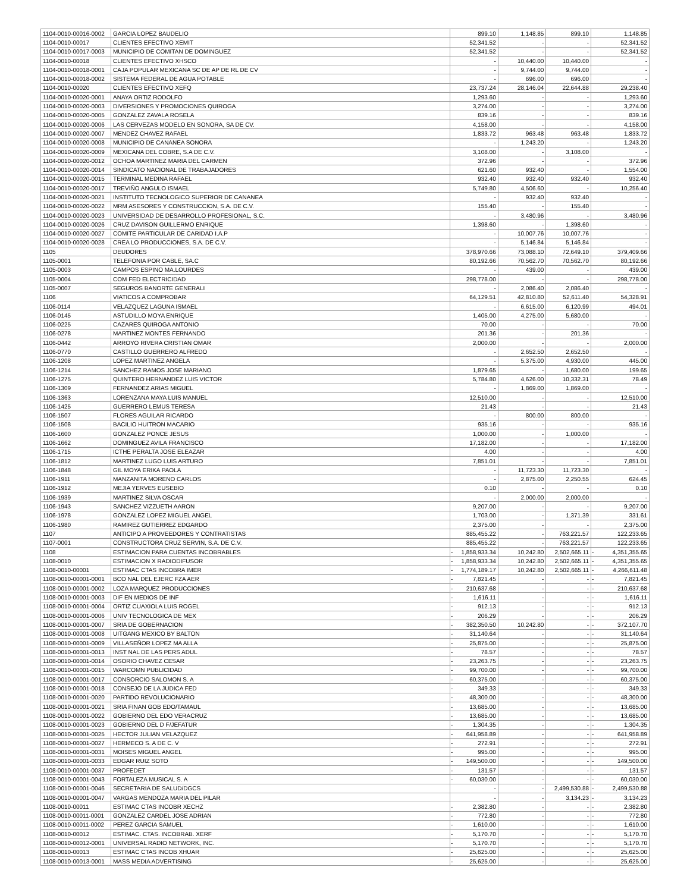| 1104-0010-00016-0002 | GARCIA LOPEZ BAUDELIO | | 899.10 | 1,148.85 | 899.10 | | 1,148.85 |
| 1104-0010-00017 | CLIENTES EFECTIVO XEMIT | | 52,341.52 | - | - | | 52,341.52 |
| 1104-0010-00017-0003 | MUNICIPIO DE COMITAN DE DOMINGUEZ | | 52,341.52 | - | - | | 52,341.52 |
| 1104-0010-00018 | CLIENTES EFECTIVO XHSCO | | - | 10,440.00 | 10,440.00 | | - |
| 1104-0010-00018-0001 | CAJA POPULAR MEXICANA SC DE AP DE RL DE CV | | - | 9,744.00 | 9,744.00 | | - |
| 1104-0010-00018-0002 | SISTEMA FEDERAL DE AGUA POTABLE | | - | 696.00 | 696.00 | | - |
| 1104-0010-00020 | CLIENTES EFECTIVO XEFQ | | 23,737.24 | 28,146.04 | 22,644.88 | | 29,238.40 |
| 1104-0010-00020-0001 | ANAYA ORTIZ RODOLFO | | 1,293.60 | - | - | | 1,293.60 |
| 1104-0010-00020-0003 | DIVERSIONES Y PROMOCIONES QUIROGA | | 3,274.00 | - | - | | 3,274.00 |
| 1104-0010-00020-0005 | GONZALEZ ZAVALA ROSELA | | 839.16 | - | - | | 839.16 |
| 1104-0010-00020-0006 | LAS CERVEZAS MODELO EN SONORA, SA DE CV. | | 4,158.00 | - | - | | 4,158.00 |
| 1104-0010-00020-0007 | MENDEZ CHAVEZ RAFAEL | | 1,833.72 | 963.48 | 963.48 | | 1,833.72 |
| 1104-0010-00020-0008 | MUNICIPIO DE CANANEA SONORA | | - | 1,243.20 | - | | 1,243.20 |
| 1104-0010-00020-0009 | MEXICANA DEL COBRE, S.A DE C.V. | | 3,108.00 | - | 3,108.00 | | - |
| 1104-0010-00020-0012 | OCHOA MARTINEZ MARIA DEL CARMEN | | 372.96 | - | - | | 372.96 |
| 1104-0010-00020-0014 | SINDICATO NACIONAL DE TRABAJADORES | | 621.60 | 932.40 | - | | 1,554.00 |
| 1104-0010-00020-0015 | TERMINAL MEDINA RAFAEL | | 932.40 | 932.40 | 932.40 | | 932.40 |
| 1104-0010-00020-0017 | TREVIÑO ANGULO ISMAEL | | 5,749.80 | 4,506.60 | - | | 10,256.40 |
| 1104-0010-00020-0021 | INSTITUTO TECNOLOGICO SUPERIOR DE CANANEA | | - | 932.40 | 932.40 | | - |
| 1104-0010-00020-0022 | MRM ASESORES Y CONSTRUCCION, S.A. DE C.V. | | 155.40 | - | 155.40 | | - |
| 1104-0010-00020-0023 | UNIVERSIDAD DE DESARROLLO PROFESIONAL, S.C. | | - | 3,480.96 | - | | 3,480.96 |
| 1104-0010-00020-0026 | CRUZ DAVISON GUILLERMO ENRIQUE | | 1,398.60 | - | 1,398.60 | | - |
| 1104-0010-00020-0027 | COMITE PARTICULAR DE CARIDAD I.A.P | | - | 10,007.76 | 10,007.76 | | - |
| 1104-0010-00020-0028 | CREA LO PRODUCCIONES, S.A. DE C.V. | | - | 5,146.84 | 5,146.84 | | - |
| 1105 | DEUDORES | | 378,970.66 | 73,088.10 | 72,649.10 | | 379,409.66 |
| 1105-0001 | TELEFONIA POR CABLE, SA.C | | 80,192.66 | 70,562.70 | 70,562.70 | | 80,192.66 |
| 1105-0003 | CAMPOS ESPINO MA.LOURDES | | - | 439.00 | - | | 439.00 |
| 1105-0004 | COM FED ELECTRICIDAD | | 298,778.00 | - | - | | 298,778.00 |
| 1105-0007 | SEGUROS BANORTE GENERALI | | - | 2,086.40 | 2,086.40 | | - |
| 1106 | VIATICOS A COMPROBAR | | 64,129.51 | 42,810.80 | 52,611.40 | | 54,328.91 |
| 1106-0114 | VELAZQUEZ LAGUNA ISMAEL | | - | 6,615.00 | 6,120.99 | | 494.01 |
| 1106-0145 | ASTUDILLO MOYA ENRIQUE | | 1,405.00 | 4,275.00 | 5,680.00 | | - |
| 1106-0225 | CAZARES QUIROGA ANTONIO | | 70.00 | - | - | | 70.00 |
| 1106-0278 | MARTINEZ MONTES FERNANDO | | 201.36 | - | 201.36 | | - |
| 1106-0442 | ARROYO RIVERA CRISTIAN OMAR | | 2,000.00 | - | - | | 2,000.00 |
| 1106-0770 | CASTILLO GUERRERO ALFREDO | | - | 2,652.50 | 2,652.50 | | - |
| 1106-1208 | LOPEZ MARTINEZ ANGELA | | - | 5,375.00 | 4,930.00 | | 445.00 |
| 1106-1214 | SANCHEZ RAMOS JOSE MARIANO | | 1,879.65 | - | 1,680.00 | | 199.65 |
| 1106-1275 | QUINTERO HERNANDEZ LUIS VICTOR | | 5,784.80 | 4,626.00 | 10,332.31 | | 78.49 |
| 1106-1309 | FERNANDEZ ARIAS MIGUEL | | - | 1,869.00 | 1,869.00 | | - |
| 1106-1363 | LORENZANA MAYA LUIS MANUEL | | 12,510.00 | - | - | | 12,510.00 |
| 1106-1425 | GUERRERO LEMUS TERESA | | 21.43 | - | - | | 21.43 |
| 1106-1507 | FLORES AGUILAR RICARDO | | - | 800.00 | 800.00 | | - |
| 1106-1508 | BACILIO HUITRON MACARIO | | 935.16 | - | - | | 935.16 |
| 1106-1600 | GONZALEZ PONCE JESUS | | 1,000.00 | - | 1,000.00 | | - |
| 1106-1662 | DOMINGUEZ AVILA FRANCISCO | | 17,182.00 | - | - | | 17,182.00 |
| 1106-1715 | ICTHE PERALTA JOSE ELEAZAR | | 4.00 | - | - | | 4.00 |
| 1106-1812 | MARTINEZ LUGO LUIS ARTURO | | 7,851.01 | - | - | | 7,851.01 |
| 1106-1848 | GIL MOYA ERIKA PAOLA | | - | 11,723.30 | 11,723.30 | | - |
| 1106-1911 | MANZANITA MORENO CARLOS | | - | 2,875.00 | 2,250.55 | | 624.45 |
| 1106-1912 | MEJIA YERVES EUSEBIO | | 0.10 | - | - | | 0.10 |
| 1106-1939 | MARTINEZ SILVA OSCAR | | - | 2,000.00 | 2,000.00 | | - |
| 1106-1943 | SANCHEZ VIZZUETH AARON | | 9,207.00 | - | - | | 9,207.00 |
| 1106-1978 | GONZALEZ LOPEZ MIGUEL ANGEL | | 1,703.00 | - | 1,371.39 | | 331.61 |
| 1106-1980 | RAMIREZ GUTIERREZ EDGARDO | | 2,375.00 | - | - | | 2,375.00 |
| 1107 | ANTICIPO A PROVEEDORES Y CONTRATISTAS | | 885,455.22 | - | 763,221.57 | | 122,233.65 |
| 1107-0001 | CONSTRUCTORA CRUZ SERVIN, S.A. DE C.V. | | 885,455.22 | - | 763,221.57 | | 122,233.65 |
| 1108 | ESTIMACION PARA CUENTAS INCOBRABLES | - | 1,858,933.34 | 10,242.80 | 2,502,665.11 | - | 4,351,355.65 |
| 1108-0010 | ESTIMACION X RADIODIFUSOR | - | 1,858,933.34 | 10,242.80 | 2,502,665.11 | - | 4,351,355.65 |
| 1108-0010-00001 | ESTIMAC CTAS INCOBRA IMER | - | 1,774,189.17 | 10,242.80 | 2,502,665.11 | - | 4,266,611.48 |
| 1108-0010-00001-0001 | BCO NAL DEL EJERC FZA AER | - | 7,821.45 | - | - | - | 7,821.45 |
| 1108-0010-00001-0002 | LOZA MARQUEZ PRODUCCIONES | - | 210,637.68 | - | - | - | 210,637.68 |
| 1108-0010-00001-0003 | DIF EN MEDIOS DE INF | - | 1,616.11 | - | - | - | 1,616.11 |
| 1108-0010-00001-0004 | ORTIZ CUAXIOLA LUIS ROGEL | - | 912.13 | - | - | - | 912.13 |
| 1108-0010-00001-0006 | UNIV TECNOLOGICA DE MEX | - | 206.29 | - | - | - | 206.29 |
| 1108-0010-00001-0007 | SRIA DE GOBERNACION | - | 382,350.50 | 10,242.80 | - | - | 372,107.70 |
| 1108-0010-00001-0008 | UITGANG MEXICO BY BALTON | - | 31,140.64 | - | - | - | 31,140.64 |
| 1108-0010-00001-0009 | VILLASEÑOR LOPEZ MA ALLA | - | 25,875.00 | - | - | - | 25,875.00 |
| 1108-0010-00001-0013 | INST NAL DE LAS PERS ADUL | - | 78.57 | - | - | - | 78.57 |
| 1108-0010-00001-0014 | OSORIO CHAVEZ CESAR | - | 23,263.75 | - | - | - | 23,263.75 |
| 1108-0010-00001-0015 | WARCOMN PUBLICIDAD | - | 99,700.00 | - | - | - | 99,700.00 |
| 1108-0010-00001-0017 | CONSORCIO SALOMON S. A | - | 60,375.00 | - | - | - | 60,375.00 |
| 1108-0010-00001-0018 | CONSEJO DE LA JUDICA FED | - | 349.33 | - | - | - | 349.33 |
| 1108-0010-00001-0020 | PARTIDO REVOLUCIONARIO | - | 48,300.00 | - | - | - | 48,300.00 |
| 1108-0010-00001-0021 | SRIA FINAN GOB EDO/TAMAUL | - | 13,685.00 | - | - | - | 13,685.00 |
| 1108-0010-00001-0022 | GOBIERNO DEL EDO VERACRUZ | - | 13,685.00 | - | - | - | 13,685.00 |
| 1108-0010-00001-0023 | GOBIERNO DEL D F/JEFATUR | - | 1,304.35 | - | - | - | 1,304.35 |
| 1108-0010-00001-0025 | HECTOR JULIAN VELAZQUEZ | - | 641,958.89 | - | - | - | 641,958.89 |
| 1108-0010-00001-0027 | HERMECO S. A DE C. V | - | 272.91 | - | - | - | 272.91 |
| 1108-0010-00001-0031 | MOISES MIGUEL ANGEL | - | 995.00 | - | - | - | 995.00 |
| 1108-0010-00001-0033 | EDGAR RUIZ SOTO | - | 149,500.00 | - | - | - | 149,500.00 |
| 1108-0010-00001-0037 | PROFEDET | - | 131.57 | - | - | - | 131.57 |
| 1108-0010-00001-0043 | FORTALEZA MUSICAL S. A | - | 60,030.00 | - | - | - | 60,030.00 |
| 1108-0010-00001-0046 | SECRETARIA DE SALUD/DGCS | | - | - | 2,499,530.88 | - | 2,499,530.88 |
| 1108-0010-00001-0047 | VARGAS MENDOZA MARIA DEL PILAR | | - | - | 3,134.23 | - | 3,134.23 |
| 1108-0010-00011 | ESTIMAC CTAS INCOBR XECHZ | - | 2,382.80 | - | - | - | 2,382.80 |
| 1108-0010-00011-0001 | GONZALEZ CARDEL JOSE ADRIAN | - | 772.80 | - | - | - | 772.80 |
| 1108-0010-00011-0002 | PEREZ GARCIA SAMUEL | - | 1,610.00 | - | - | - | 1,610.00 |
| 1108-0010-00012 | ESTIMAC. CTAS. INCOBRAB. XERF | - | 5,170.70 | - | - | - | 5,170.70 |
| 1108-0010-00012-0001 | UNIVERSAL RADIO NETWORK, INC. | - | 5,170.70 | - | - | - | 5,170.70 |
| 1108-0010-00013 | ESTIMAC CTAS INCOB XHUAR | - | 25,625.00 | - | - | - | 25,625.00 |
| 1108-0010-00013-0001 | MASS MEDIA ADVERTISING | - | 25,625.00 | - | - | - | 25,625.00 |